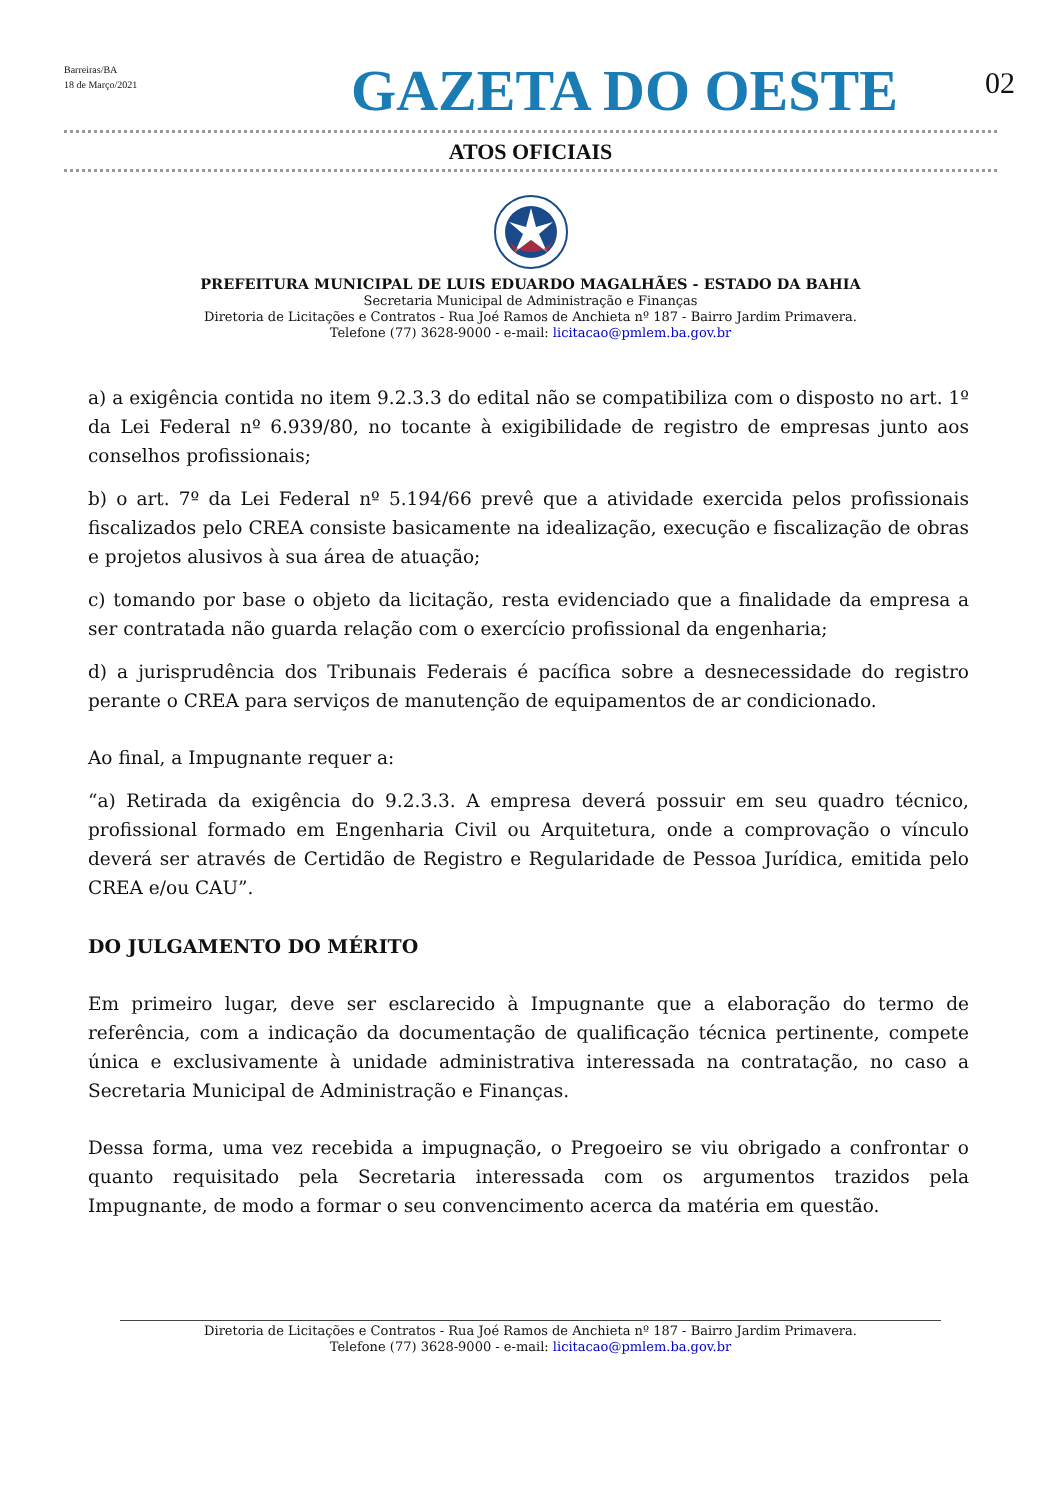Barreiras/BA
18 de Março/2021
GAZETA DO OESTE
02
ATOS OFICIAIS
PREFEITURA MUNICIPAL DE LUIS EDUARDO MAGALHÃES - ESTADO DA BAHIA
Secretaria Municipal de Administração e Finanças
Diretoria de Licitações e Contratos - Rua Joé Ramos de Anchieta nº 187 - Bairro Jardim Primavera.
Telefone (77) 3628-9000 - e-mail: licitacao@pmlem.ba.gov.br
a) a exigência contida no item 9.2.3.3 do edital não se compatibiliza com o disposto no art. 1º da Lei Federal nº 6.939/80, no tocante à exigibilidade de registro de empresas junto aos conselhos profissionais;
b) o art. 7º da Lei Federal nº 5.194/66 prevê que a atividade exercida pelos profissionais fiscalizados pelo CREA consiste basicamente na idealização, execução e fiscalização de obras e projetos alusivos à sua área de atuação;
c) tomando por base o objeto da licitação, resta evidenciado que a finalidade da empresa a ser contratada não guarda relação com o exercício profissional da engenharia;
d) a jurisprudência dos Tribunais Federais é pacífica sobre a desnecessidade do registro perante o CREA para serviços de manutenção de equipamentos de ar condicionado.
Ao final, a Impugnante requer a:
“a) Retirada da exigência do 9.2.3.3. A empresa deverá possuir em seu quadro técnico, profissional formado em Engenharia Civil ou Arquitetura, onde a comprovação o vínculo deverá ser através de Certidão de Registro e Regularidade de Pessoa Jurídica, emitida pelo CREA e/ou CAU”.
DO JULGAMENTO DO MÉRITO
Em primeiro lugar, deve ser esclarecido à Impugnante que a elaboração do termo de referência, com a indicação da documentação de qualificação técnica pertinente, compete única e exclusivamente à unidade administrativa interessada na contratação, no caso a Secretaria Municipal de Administração e Finanças.
Dessa forma, uma vez recebida a impugnação, o Pregoeiro se viu obrigado a confrontar o quanto requisitado pela Secretaria interessada com os argumentos trazidos pela Impugnante, de modo a formar o seu convencimento acerca da matéria em questão.
Diretoria de Licitações e Contratos - Rua Joé Ramos de Anchieta nº 187 - Bairro Jardim Primavera.
Telefone (77) 3628-9000 - e-mail: licitacao@pmlem.ba.gov.br